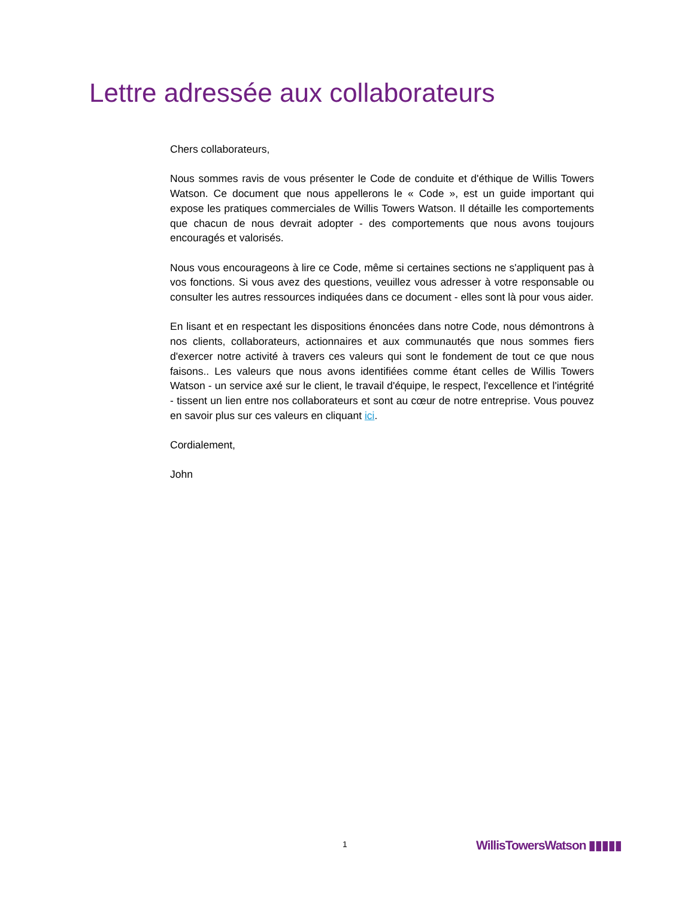Lettre adressée aux collaborateurs
Chers collaborateurs,
Nous sommes ravis de vous présenter le Code de conduite et d'éthique de Willis Towers Watson. Ce document que nous appellerons le « Code », est un guide important qui expose les pratiques commerciales de Willis Towers Watson. Il détaille les comportements que chacun de nous devrait adopter - des comportements que nous avons toujours encouragés et valorisés.
Nous vous encourageons à lire ce Code, même si certaines sections ne s'appliquent pas à vos fonctions. Si vous avez des questions, veuillez vous adresser à votre responsable ou consulter les autres ressources indiquées dans ce document - elles sont là pour vous aider.
En lisant et en respectant les dispositions énoncées dans notre Code, nous démontrons à nos clients, collaborateurs, actionnaires et aux communautés que nous sommes fiers d'exercer notre activité à travers ces valeurs qui sont le fondement de tout ce que nous faisons.. Les valeurs que nous avons identifiées comme étant celles de Willis Towers Watson - un service axé sur le client, le travail d'équipe, le respect, l'excellence et l'intégrité - tissent un lien entre nos collaborateurs et sont au cœur de notre entreprise. Vous pouvez en savoir plus sur ces valeurs en cliquant ici.
Cordialement,
John
1 WillisTowersWatson ▮▮▮▮▮